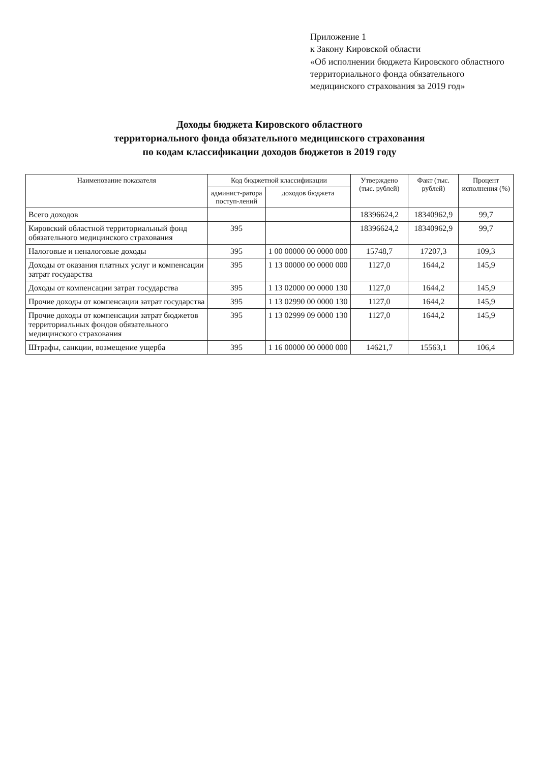Приложение 1
к Закону Кировской области
«Об исполнении бюджета Кировского областного территориального фонда обязательного медицинского страхования за 2019 год»
Доходы бюджета Кировского областного
территориального фонда обязательного медицинского страхования
по кодам классификации доходов бюджетов в 2019 году
| Наименование показателя | Код бюджетной классификации | | Утверждено (тыс. рублей) | Факт (тыс. рублей) | Процент исполнения (%) |
| --- | --- | --- | --- | --- | --- |
| | админист-ратора поступ-лений | доходов бюджета | | | |
| Всего доходов | | | 18396624,2 | 18340962,9 | 99,7 |
| Кировский областной территориальный фонд обязательного медицинского страхования | 395 | | 18396624,2 | 18340962,9 | 99,7 |
| Налоговые и неналоговые доходы | 395 | 1 00 00000 00 0000 000 | 15748,7 | 17207,3 | 109,3 |
| Доходы от оказания платных услуг и компенсации затрат государства | 395 | 1 13 00000 00 0000 000 | 1127,0 | 1644,2 | 145,9 |
| Доходы от компенсации затрат государства | 395 | 1 13 02000 00 0000 130 | 1127,0 | 1644,2 | 145,9 |
| Прочие доходы от компенсации затрат государства | 395 | 1 13 02990 00 0000 130 | 1127,0 | 1644,2 | 145,9 |
| Прочие доходы от компенсации затрат бюджетов территориальных фондов обязательного медицинского страхования | 395 | 1 13 02999 09 0000 130 | 1127,0 | 1644,2 | 145,9 |
| Штрафы, санкции, возмещение ущерба | 395 | 1 16 00000 00 0000 000 | 14621,7 | 15563,1 | 106,4 |